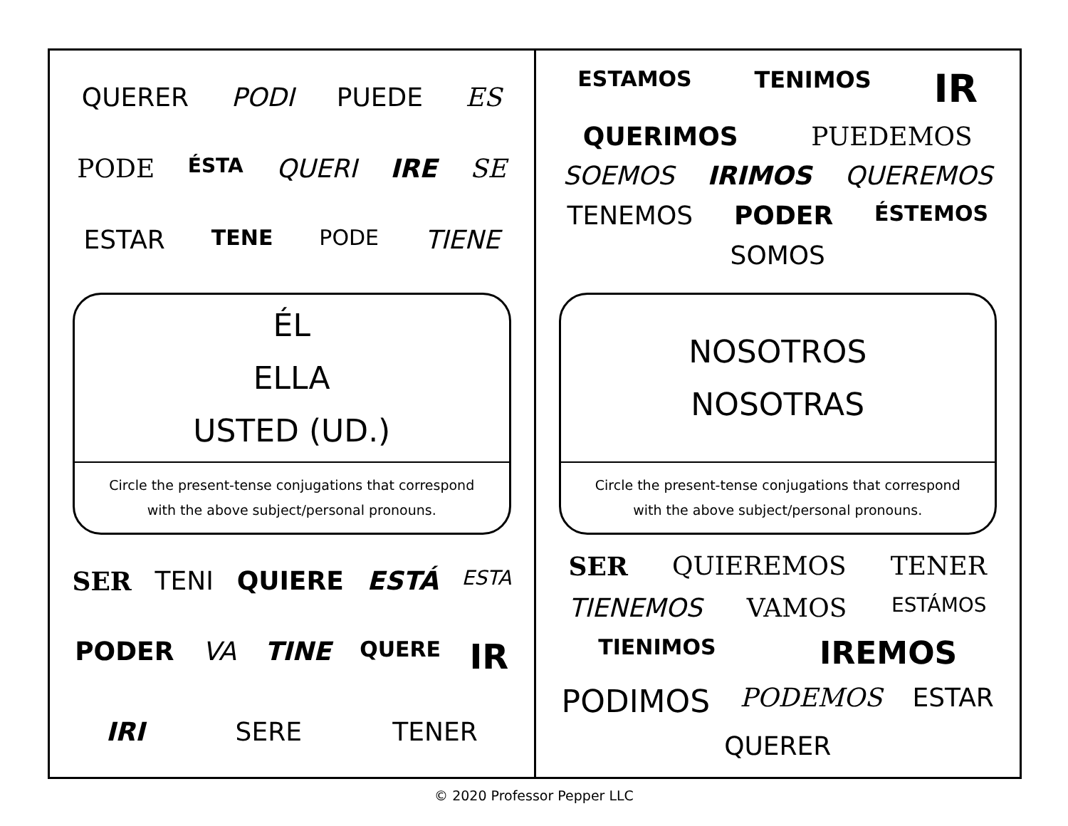QUERER PODI PUEDE ES PODE ÉSTA QUERI IRE SE ESTAR TENE PODE TIENE
ÉL
ELLA
USTED (UD.)
Circle the present-tense conjugations that correspond
with the above subject/personal pronouns.
SER TENI QUIERE ESTÁ ESTA PODER VA TINE QUERE IR IRI SERE TENER
ESTAMOS TENIMOS IR QUERIMOS PUEDEMOS SOEMOS IRIMOS QUEREMOS TENEMOS PODER ÉSTEMOS SOMOS
NOSOTROS
NOSOTRAS
Circle the present-tense conjugations that correspond
with the above subject/personal pronouns.
SER QUIEREMOS TENER TIENEMOS VAMOS ESTÁMOS TIENIMOS IREMOS PODIMOS PODEMOS ESTAR QUERER
© 2020 Professor Pepper LLC